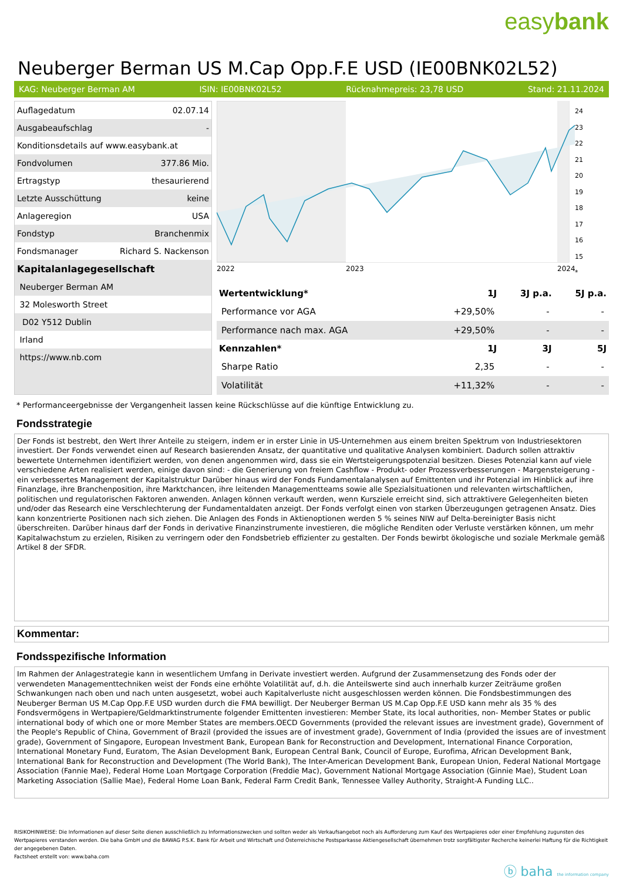easybank
Neuberger Berman US M.Cap Opp.F.E USD (IE00BNK02L52)
KAG: Neuberger Berman AM ISIN: IE00BNK02L52 Rücknahmepreis: 23,78 USD Stand: 21.11.2024
| Auflagedatum | 02.07.14 |
| Ausgabeaufschlag | - |
| Konditionsdetails auf www.easybank.at | |
| Fondvolumen | 377.86 Mio. |
| Ertragstyp | thesaurierend |
| Letzte Ausschüttung | keine |
| Anlageregion | USA |
| Fondstyp | Branchenmix |
| Fondsmanager | Richard S. Nackenson |
| Kapitalanlagegesellschaft | |
| Neuberger Berman AM | |
| 32 Molesworth Street | |
| D02 Y512 Dublin | |
| Irland | |
| https://www.nb.com | |
2022
2023
2024
24
23
22
21
20
19
18
17
16
15
*
| Wertentwicklung* | 1J | 3J p.a. | 5J p.a. |
| --- | --- | --- | --- |
| Performance vor AGA | +29,50% | - | - |
| Performance nach max. AGA | +29,50% | - | - |
| Kennzahlen* | 1J | 3J | 5J |
| Sharpe Ratio | 2,35 | - | - |
| Volatilität | +11,32% | - | - |
* Performanceergebnisse der Vergangenheit lassen keine Rückschlüsse auf die künftige Entwicklung zu.
Fondsstrategie
Der Fonds ist bestrebt, den Wert Ihrer Anteile zu steigern, indem er in erster Linie in US-Unternehmen aus einem breiten Spektrum von Industriesektoren investiert. Der Fonds verwendet einen auf Research basierenden Ansatz, der quantitative und qualitative Analysen kombiniert. Dadurch sollen attraktiv bewertete Unternehmen identifiziert werden, von denen angenommen wird, dass sie ein Wertsteigerungspotenzial besitzen. Dieses Potenzial kann auf viele verschiedene Arten realisiert werden, einige davon sind: - die Generierung von freiem Cashflow - Produkt- oder Prozessverbesserungen - Margensteigerung - ein verbessertes Management der Kapitalstruktur Darüber hinaus wird der Fonds Fundamentalanalysen auf Emittenten und ihr Potenzial im Hinblick auf ihre Finanzlage, ihre Branchenposition, ihre Marktchancen, ihre leitenden Managementteams sowie alle Spezialsituationen und relevanten wirtschaftlichen, politischen und regulatorischen Faktoren anwenden. Anlagen können verkauft werden, wenn Kursziele erreicht sind, sich attraktivere Gelegenheiten bieten und/oder das Research eine Verschlechterung der Fundamentaldaten anzeigt. Der Fonds verfolgt einen von starken Überzeugungen getragenen Ansatz. Dies kann konzentrierte Positionen nach sich ziehen. Die Anlagen des Fonds in Aktienoptionen werden 5 % seines NIW auf Delta-bereinigter Basis nicht überschreiten. Darüber hinaus darf der Fonds in derivative Finanzinstrumente investieren, die mögliche Renditen oder Verluste verstärken können, um mehr Kapitalwachstum zu erzielen, Risiken zu verringern oder den Fondsbetrieb effizienter zu gestalten. Der Fonds bewirbt ökologische und soziale Merkmale gemäß Artikel 8 der SFDR.
Kommentar:
Fondsspezifische Information
Im Rahmen der Anlagestrategie kann in wesentlichem Umfang in Derivate investiert werden. Aufgrund der Zusammensetzung des Fonds oder der verwendeten Managementtechniken weist der Fonds eine erhöhte Volatilität auf, d.h. die Anteilswerte sind auch innerhalb kurzer Zeiträume großen Schwankungen nach oben und nach unten ausgesetzt, wobei auch Kapitalverluste nicht ausgeschlossen werden können. Die Fondsbestimmungen des Neuberger Berman US M.Cap Opp.F.E USD wurden durch die FMA bewilligt. Der Neuberger Berman US M.Cap Opp.F.E USD kann mehr als 35 % des Fondsvermögens in Wertpapiere/Geldmarktinstrumente folgender Emittenten investieren: Member State, its local authorities, non- Member States or public international body of which one or more Member States are members.OECD Governments (provided the relevant issues are investment grade), Government of the People's Republic of China, Government of Brazil (provided the issues are of investment grade), Government of India (provided the issues are of investment grade), Government of Singapore, European Investment Bank, European Bank for Reconstruction and Development, International Finance Corporation, International Monetary Fund, Euratom, The Asian Development Bank, European Central Bank, Council of Europe, Eurofima, African Development Bank, International Bank for Reconstruction and Development (The World Bank), The Inter-American Development Bank, European Union, Federal National Mortgage Association (Fannie Mae), Federal Home Loan Mortgage Corporation (Freddie Mac), Government National Mortgage Association (Ginnie Mae), Student Loan Marketing Association (Sallie Mae), Federal Home Loan Bank, Federal Farm Credit Bank, Tennessee Valley Authority, Straight-A Funding LLC..
RISIKOHINWEISE: Die Informationen auf dieser Seite dienen ausschließlich zu Informationszwecken und sollten weder als Verkaufsangebot noch als Aufforderung zum Kauf des Wertpapieres oder einer Empfehlung zugunsten des Wertpapieres verstanden werden. Die baha GmbH und die BAWAG P.S.K. Bank für Arbeit und Wirtschaft und Österreichische Postsparkasse Aktiengesellschaft übernehmen trotz sorgfältigster Recherche keinerlei Haftung für die Richtigkeit der angegebenen Daten.
Factsheet erstellt von: www.baha.com
ⓑ baha the information company